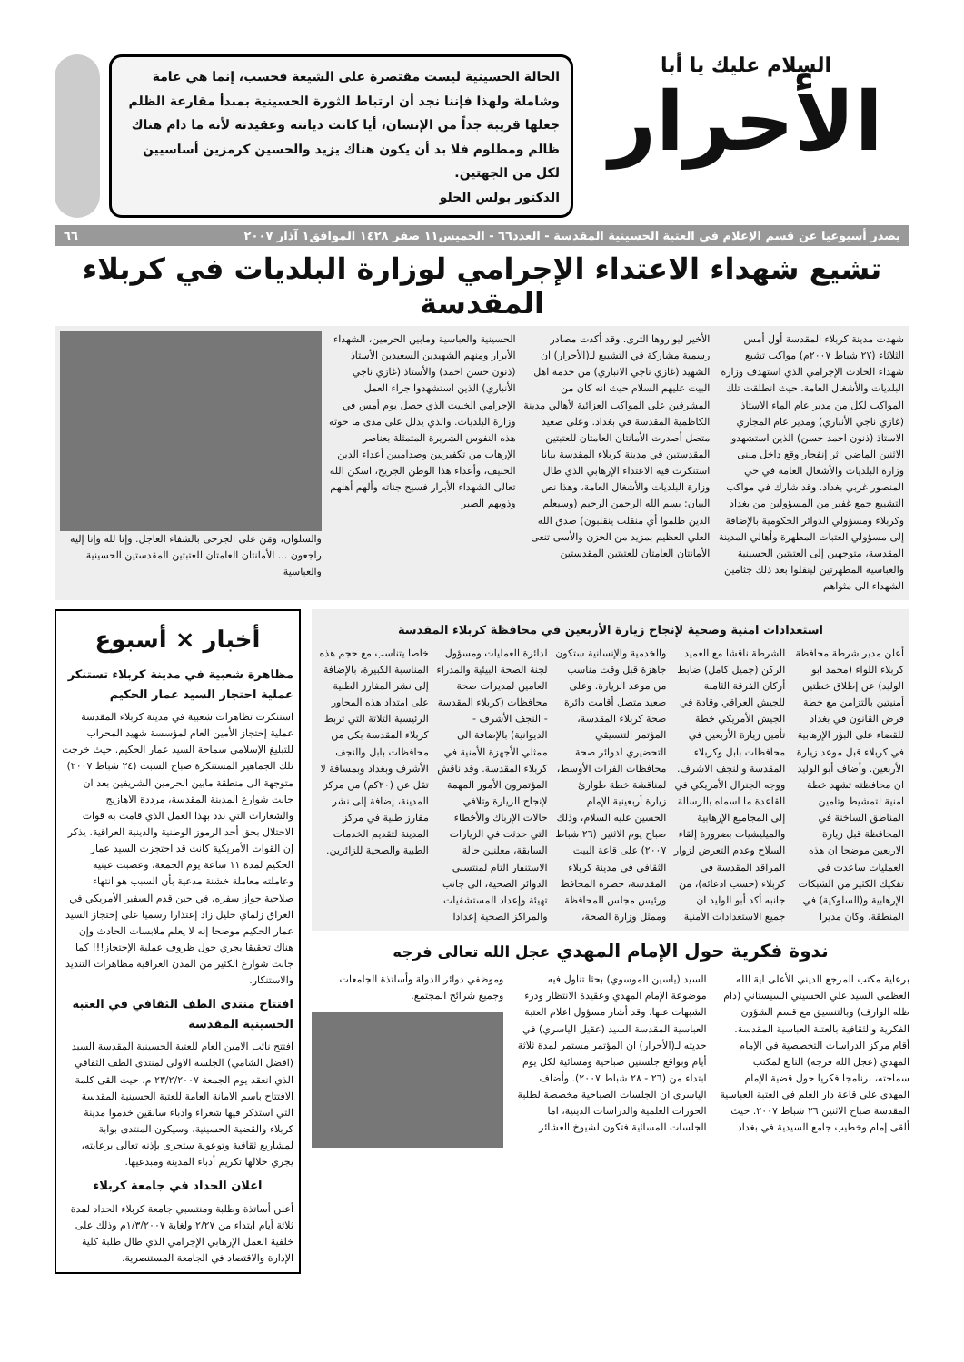السلام عليك يا أبا
الأحرار
الحالة الحسينية ليست مقتصرة على الشيعة فحسب، إنما هي عامة وشاملة ولهذا فإننا نجد أن ارتباط الثورة الحسينية بمبدأ مقارعة الظلم جعلها قريبة جداً من الإنسان، أيا كانت ديانته وعقيدته لأنه ما دام هناك ظالم ومظلوم فلا بد أن يكون هناك يزيد والحسين كرمزين أساسيين لكل من الجهتين.
الدكتور بولس الحلو
يصدر أسبوعيا عن قسم الإعلام في العتبة الحسينية المقدسة - العدد٦٦ - الخميس١١ صفر ١٤٢٨ الموافق١ آذار ٢٠٠٧ ٦٦
تشيع شهداء الاعتداء الإجرامي لوزارة البلديات في كربلاء المقدسة
شهدت مدينة كربلاء المقدسة أول أمس الثلاثاء (٢٧ شباط ٢٠٠٧م) مواكب تشيع شهداء الحادث الإجرامي الذي استهدف وزارة البلديات والأشغال العامة. حيث انطلقت تلك المواكب لكل من مدير عام الماء الاستاذ (غازي ناجي الأنباري) ومدير عام المجاري الاستاذ (ذنون احمد حسن) الذين استشهدوا الاثنين الماضي اثر إنفجار وقع داخل مبنى وزارة البلديات والأشغال العامة في حي المنصور غربي بغداد. وقد شارك في مواكب التشييع جمع غفير من المسؤولين من بغداد وكربلاء ومسؤولي الدوائر الحكومية بالإضافة إلى مسؤولي العتبات المطهرة وأهالي المدينة المقدسة، متوجهين إلى العتبتين الحسينية والعباسية المطهرتين لينقلوا بعد ذلك جثامين الشهداء الى مثواهم
الأخير ليواروها الثرى. وقد أكدت مصادر رسمية مشاركة في التشييع لـ(الأحرار) ان الشهيد (غازي ناجي الانباري) من خدمة اهل البيت عليهم السلام حيث انه كان من المشرفين على المواكب العزائية لأهالي مدينة الكاظمية المقدسة في بغداد. وعلى صعيد متصل أصدرت الأمانتان العامتان للعتبتين المقدستين في مدينة كربلاء المقدسة بيانا استنكرت فيه الاعتداء الإرهابي الذي طال وزارة البلديات والأشغال العامة، وهذا نص البيان: بسم الله الرحمن الرحيم (وسيعلم الذين ظلموا أي منقلب ينقلبون) صدق الله العلي العظيم بمزيد من الحزن والأسى تنعى الأمانتان العامتان للعتبتين المقدستين
الحسينية والعباسية ومابين الحرمين، الشهداء الأبرار ومنهم الشهيدين السعيدين الأستاذ (ذنون حسن احمد) والأستاذ (غازي ناجي الأنباري) الذين استشهدوا جراء العمل الإجرامي الخبيث الذي حصل يوم أمس في وزارة البلديات. والذي يدلل على مدى ما حوته هذه النفوس الشريرة المتمثلة بعناصر الإرهاب من تكفيريين وصداميين أعداء الدين الحنيف، وأعداء هذا الوطن الجريح، اسكن الله تعالى الشهداء الأبرار فسيح جناته وألهم أهلهم وذويهم الصبر
والسلوان، ومَن على الجرحى بالشفاء العاجل. وإنا لله وإنا إليه راجعون ... الأمانتان العامتان للعتبتين المقدستين الحسينية والعباسية
استعدادات امنية وصحية لإنجاح زيارة الأربعين في محافظة كربلاء المقدسة
أعلن مدير شرطة محافظة كربلاء اللواء (محمد ابو الوليد) عن إطلاق خطتين أمنيتين بالتزامن مع خطة فرض القانون في بغداد للقضاء على البؤر الإرهابية في كربلاء قبل موعد زيارة الأربعين. وأضاف أبو الوليد ان محافظته تشهد خطة امنية لتمشيط وتامين المناطق الساخنة في المحافظة قبل زيارة الاربعين موضحا ان هذه العمليات ساعدت في تفكيك الكثير من الشبكات الإرهابية و(السلوكية) في المنطقة. وكان مديرا الشرطة ناقشا مع العميد الركن (جميل كامل) ضابط أركان الفرقة الثامنة للجيش العراقي وقادة في الجيش الأمريكي خطة تأمين زيارة الأربعين في محافظات بابل وكربلاء المقدسة والنجف الاشرف. ووجه الجنرال الأمريكي في القاعدة ما اسماه بالرسالة إلى المجاميع الإرهابية والميليشيات بضرورة إلقاء السلاح وعدم التعرض لزوار المراقد المقدسة في كربلاء (حسب ادعائه)، من جانبه أكد أبو الوليد ان جميع الاستعدادات الأمنية والخدمية والإنسانية ستكون جاهزة قبل وقت مناسب من موعد الزيارة. وعلى صعيد متصل أقامت دائرة صحة كربلاء المقدسة، المؤتمر التنسيقي التحضيري لدوائر صحة محافظات الفرات الأوسط، لمناقشة خطة طوارئ زيارة أربعينية الإمام الحسين عليه السلام، وذلك صباح يوم الاثنين (٢٦ شباط ٢٠٠٧) على قاعة البيت الثقافي في مدينة كربلاء المقدسة، حضره المحافظ ورئيس مجلس المحافظة وممثل وزارة الصحة، لدائرة العمليات ومسؤول لجنة الصحة البيئية والمدراء العامين لمديرات صحة محافظات (كربلاء المقدسة - النجف الأشرف - الديوانية) بالإضافة الى ممثلي الأجهزة الأمنية في كربلاء المقدسة. وقد ناقش المؤتمرون الأمور المهمة لإنجاح الزيارة وتلافي حالات الإرباك والأخطاء التي حدثت في الزيارات السابقة، معلنين حالة الاستنفار التام لمنتسبي الدوائر الصحية، الى جانب تهيئة وإعداد المستشفيات والمراكز الصحية إعدادا خاصا يتناسب مع حجم هذه المناسبة الكبيرة، بالإضافة إلى نشر المفارز الطبية على امتداد هذه المحاور الرئيسية الثلاثة التي تربط كربلاء المقدسة بكل من محافظات بابل والنجف الأشرف وبغداد وبمسافة لا تقل عن (٢٠كم) من مركز المدينة، إضافة إلى نشر مفارز طبية في مركز المدينة لتقديم الخدمات الطبية والصحية للزائرين.
ندوة فكرية حول الإمام المهدي عجل الله تعالى فرجه
برعاية مكتب المرجع الديني الأعلى اية الله العظمى السيد علي الحسيني السيستاني (دام ظله الوارف) وبالتنسيق مع قسم الشؤون الفكرية والثقافية بالعتبة العباسية المقدسة. أقام مركز الدراسات التخصصية في الإمام المهدي (عجل الله فرجه) التابع لمكتب سماحته، برنامجا فكريا حول قضية الإمام المهدي على قاعة دار العلم في العتبة العباسية المقدسة صباح الاثنين ٢٦ شباط ٢٠٠٧. حيث ألقى إمام وخطيب جامع السيدية في بغداد السيد (ياسين الموسوي) بحثا تناول فيه موضوعة الإمام المهدي وعقيدة الانتظار ودرء الشبهات عنها. وقد أشار مسؤول اعلام العتبة العباسية المقدسة السيد (عقيل الياسري) في حديثه لـ(الأحرار) ان المؤتمر مستمر لمدة ثلاثة أيام وبواقع جلستين صباحية ومسائية لكل يوم ابتداء من (٢٦ - ٢٨ شباط ٢٠٠٧). وأضاف الياسري ان الجلسات الصباحية مخصصة لطلبة الحوزات العلمية والدراسات الدينية، اما الجلسات المسائية فتكون لشيوخ العشائر وموظفي دوائر الدولة وأساتذة الجامعات وجميع شرائح المجتمع.
أخبار × أسبوع
مظاهرة شعبية في مدينة كربلاء تستنكر عملية احتجاز السيد عمار الحكيم
استنكرت تظاهرات شعبية في مدينة كربلاء المقدسة عملية إحتجاز الأمين العام لمؤسسة شهيد المحراب للتبليغ الإسلامي سماحة السيد عمار الحكيم. حيث خرجت تلك الجماهير المستنكرة صباح السبت (٢٤ شباط ٢٠٠٧) متوجهة الى منطقة مابين الحرمين الشريفين بعد ان جابت شوارع المدينة المقدسة، مرددة الاهازيج والشعارات التي ندد بهذا العمل الذي قامت به قوات الاحتلال بحق أحد الرموز الوطنية والدينية العراقية. يذكر إن القوات الأمريكية كانت قد احتجزت السيد عمار الحكيم لمدة ١١ ساعة يوم الجمعة، وعصبت عينيه وعاملته معاملة خشنة مدعية بأن السبب هو انتهاء صلاحية جواز سفره، في حين قدم السفير الأمريكي في العراق زلماي خليل زاد إعتذارا رسميا على إحتجاز السيد عمار الحكيم موضحا إنه لا يعلم ملابسات الحادث وإن هناك تحقيقا يجري حول ظروف عملية الإحتجاز!!! كما جابت شوارع الكثير من المدن العراقية مظاهرات التنديد والاستنكار.
افتتاح منتدى الطف الثقافي في العتبة الحسينية المقدسة
افتتح نائب الامين العام للعتبة الحسينية المقدسة السيد (افضل الشامي) الجلسة الاولى لمنتدى الطف الثقافي الذي انعقد يوم الجمعة ٢٣/٢/٢٠٠٧ م. حيث القى كلمة الافتتاح باسم الامانة العامة للعتبة الحسينية المقدسة التي استذكر فيها شعراء وادباء سابقين خدموا مدينة كربلاء والقضية الحسينية، وسيكون المنتدى بوابة لمشاريع ثقافية وتوعوية ستجرى بإذنه تعالى برعايته، يجري خلالها تكريم أدباء المدينة ومبدعيها.
اعلان الحداد في جامعة كربلاء
أعلن أساتذة وطلبة ومنتسبي جامعة كربلاء الحداد لمدة ثلاثة أيام ابتداء من ٢/٢٧ ولغاية ١/٣/٢٠٠٧م وذلك على خلفية العمل الإرهابي الإجرامي الذي طال طلبة كلية الإدارة والاقتصاد في الجامعة المستنصرية.